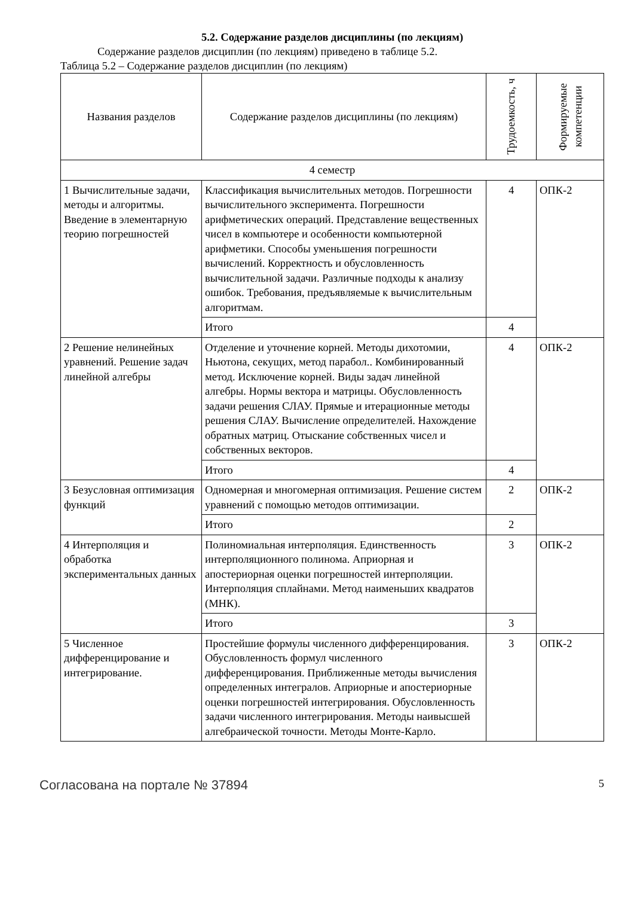5.2. Содержание разделов дисциплины (по лекциям)
Содержание разделов дисциплин (по лекциям) приведено в таблице 5.2.
Таблица 5.2 – Содержание разделов дисциплин (по лекциям)
| Названия разделов | Содержание разделов дисциплины (по лекциям) | Трудоемкость, ч | Формируемые компетенции |
| --- | --- | --- | --- |
| 4 семестр | | | |
| 1 Вычислительные задачи, методы и алгоритмы. Введение в элементарную теорию погрешностей | Классификация вычислительных методов. Погрешности вычислительного эксперимента. Погрешности арифметических операций. Представление вещественных чисел в компьютере и особенности компьютерной арифметики. Способы уменьшения погрешности вычислений. Корректность и обусловленность вычислительной задачи. Различные подходы к анализу ошибок. Требования, предъявляемые к вычислительным алгоритмам. | 4 | ОПК-2 |
| | Итого | 4 | |
| 2 Решение нелинейных уравнений. Решение задач линейной алгебры | Отделение и уточнение корней. Методы дихотомии, Ньютона, секущих, метод парабол.. Комбинированный метод. Исключение корней. Виды задач линейной алгебры. Нормы вектора и матрицы. Обусловленность задачи решения СЛАУ. Прямые и итерационные методы решения СЛАУ. Вычисление определителей. Нахождение обратных матриц. Отыскание собственных чисел и собственных векторов. | 4 | ОПК-2 |
| | Итого | 4 | |
| 3 Безусловная оптимизация функций | Одномерная и многомерная оптимизация. Решение систем уравнений с помощью методов оптимизации. | 2 | ОПК-2 |
| | Итого | 2 | |
| 4 Интерполяция и обработка экспериментальных данных | Полиномиальная интерполяция. Единственность интерполяционного полинома. Априорная и апостериорная оценки погрешностей интерполяции. Интерполяция сплайнами. Метод наименьших квадратов (МНК). | 3 | ОПК-2 |
| | Итого | 3 | |
| 5 Численное дифференцирование и интегрирование. | Простейшие формулы численного дифференцирования. Обусловленность формул численного дифференцирования. Приближенные методы вычисления определенных интегралов. Априорные и апостериорные оценки погрешностей интегрирования. Обусловленность задачи численного интегрирования. Методы наивысшей алгебраической точности. Методы Монте-Карло. | 3 | ОПК-2 |
Согласована на портале № 37894 5